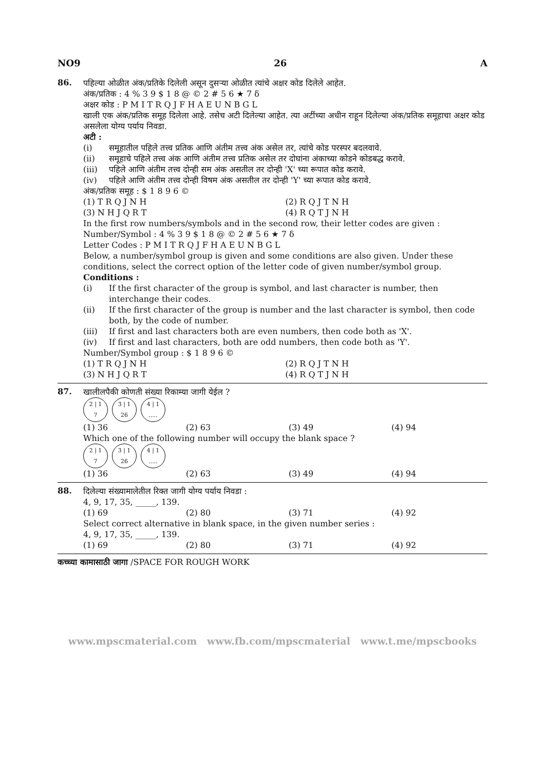NO9 26 A
86.
पहिल्या ओळीत अंक/प्रतिके दिलेली असून दुसऱ्या ओळीत त्यांचे अक्षर कोड दिलेले आहेत.
अंक/प्रतिक : 4 % 3 9 $ 1 8 @ © 2 # 5 6 ★ 7 δ
अक्षर कोड : P M I T R Q J F H A E U N B G L
खाली एक अंक/प्रतिक समूह दिलेला आहे. तसेच अटी दिलेल्या आहेत. त्या अटींच्या अधीन राहून दिलेल्या अंक/प्रतिक समूहाचा अक्षर कोड असलेला योग्य पर्याय निवडा.
अटी :
(i) समूहातील पहिले तत्त्व प्रतिक आणि अंतीम तत्त्व अंक असेल तर, त्यांचे कोड परस्पर बदलवावे. (ii) समूहाचे पहिले तत्त्व अंक आणि अंतीम तत्त्व प्रतिक असेल तर दोघांना अंकाच्या कोडने कोडबद्ध करावे. (iii) पहिले आणि अंतीम तत्त्व दोन्ही सम अंक असतील तर दोन्ही 'X' च्या रूपात कोड करावे. (iv) पहिले आणि अंतीम तत्त्व दोन्ही विषम अंक असतील तर दोन्ही 'Y' च्या रूपात कोड करावे.
अंक/प्रतिक समूह : $ 1 8 9 6 ©
(1) T R Q J N H (2) R Q J T N H
(3) N H J Q R T (4) R Q T J N H
In the first row numbers/symbols and in the second row, their letter codes are given :
Number/Symbol : 4 % 3 9 $ 1 8 @ © 2 # 5 6 ★ 7 δ
Letter Codes : P M I T R Q J F H A E U N B G L
Below, a number/symbol group is given and some conditions are also given. Under these conditions, select the correct option of the letter code of given number/symbol group.
Conditions :
(i) If the first character of the group is symbol, and last character is number, then interchange their codes. (ii) If the first character of the group is number and the last character is symbol, then code both, by the code of number. (iii) If first and last characters both are even numbers, then code both as 'X'. (iv) If first and last characters, both are odd numbers, then code both as 'Y'.
Number/Symbol group : $ 1 8 9 6 ©
(1) T R Q J N H (2) R Q J T N H
(3) N H J Q R T (4) R Q T J N H
87.
खालीलपैकी कोणती संख्या रिकाम्या जागी येईल ?
2 | 1 7 3 | 1 26 4 | 1.....
(1) 36 (2) 63 (3) 49 (4) 94
Which one of the following number will occupy the blank space ?
2 | 1 7 3 | 1 26 4 | 1.....
(1) 36 (2) 63 (3) 49 (4) 94
88.
दिलेल्या संख्यामालेतील रिक्त जागी योग्य पर्याय निवडा :
4, 9, 17, 35, _____, 139.
(1) 69 (2) 80 (3) 71 (4) 92
Select correct alternative in blank space, in the given number series :
4, 9, 17, 35, _____, 139.
(1) 69 (2) 80 (3) 71 (4) 92
कच्च्या कामासाठी जागा /SPACE FOR ROUGH WORK
www.mpscmaterial.com www.fb.com/mpscmaterial www.t.me/mpscbooks